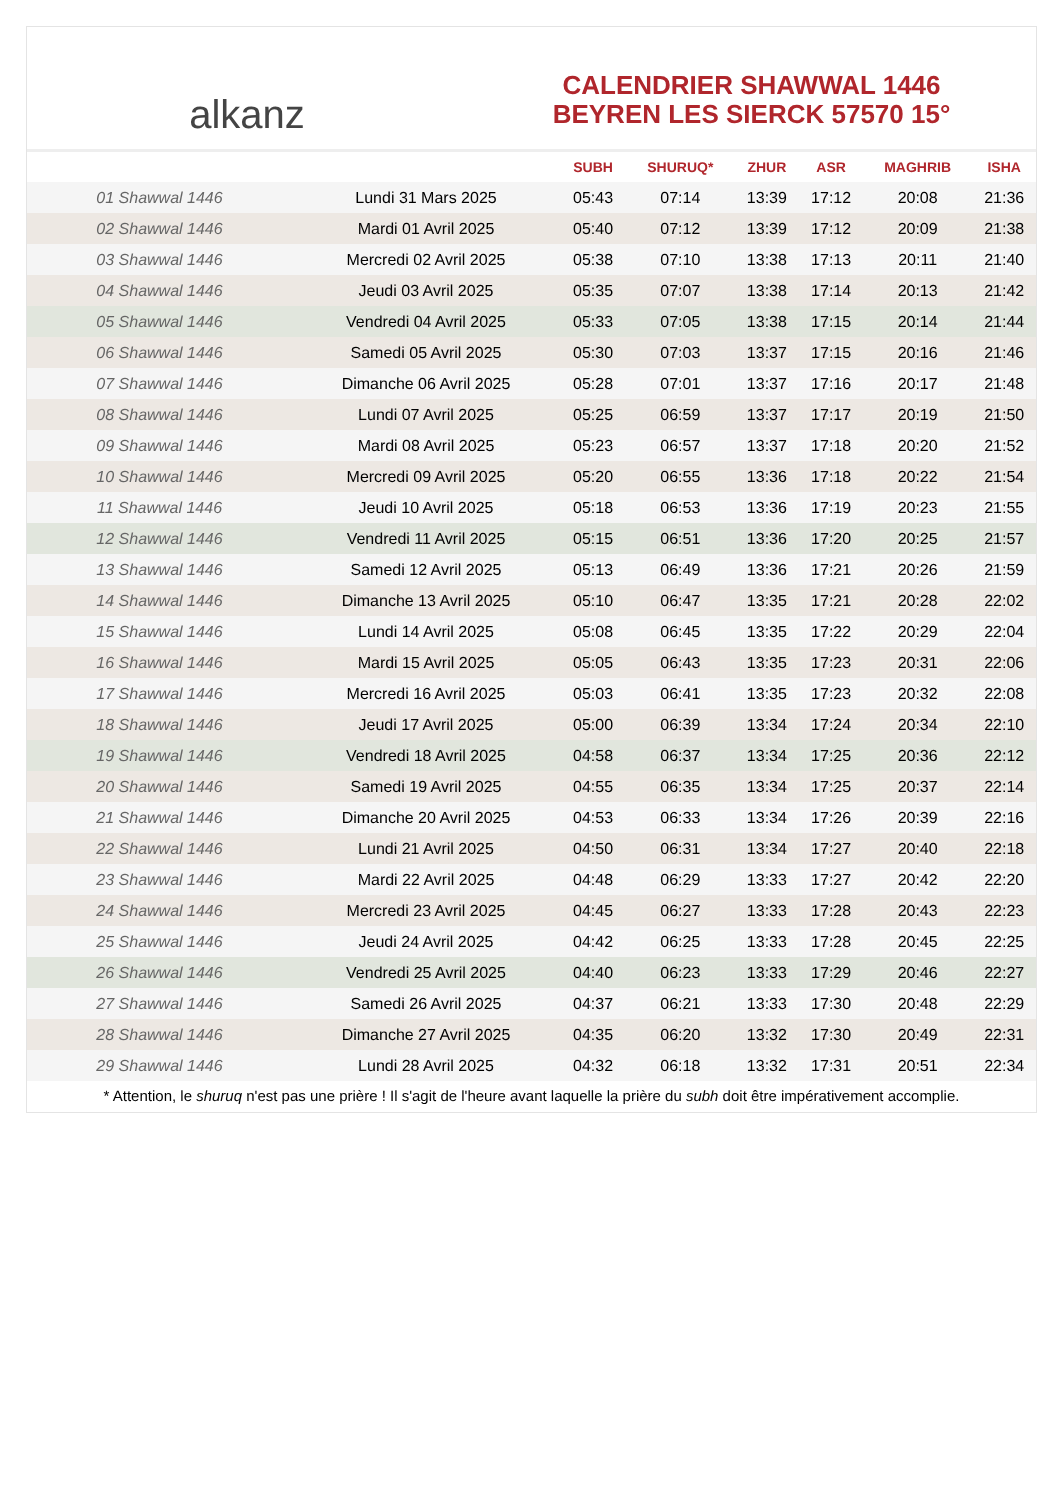alkanz
CALENDRIER SHAWWAL 1446
BEYREN LES SIERCK 57570 15°
| | | SUBH | SHURUQ* | ZHUR | ASR | MAGHRIB | ISHA |
| --- | --- | --- | --- | --- | --- | --- | --- |
| 01 Shawwal 1446 | Lundi 31 Mars 2025 | 05:43 | 07:14 | 13:39 | 17:12 | 20:08 | 21:36 |
| 02 Shawwal 1446 | Mardi 01 Avril 2025 | 05:40 | 07:12 | 13:39 | 17:12 | 20:09 | 21:38 |
| 03 Shawwal 1446 | Mercredi 02 Avril 2025 | 05:38 | 07:10 | 13:38 | 17:13 | 20:11 | 21:40 |
| 04 Shawwal 1446 | Jeudi 03 Avril 2025 | 05:35 | 07:07 | 13:38 | 17:14 | 20:13 | 21:42 |
| 05 Shawwal 1446 | Vendredi 04 Avril 2025 | 05:33 | 07:05 | 13:38 | 17:15 | 20:14 | 21:44 |
| 06 Shawwal 1446 | Samedi 05 Avril 2025 | 05:30 | 07:03 | 13:37 | 17:15 | 20:16 | 21:46 |
| 07 Shawwal 1446 | Dimanche 06 Avril 2025 | 05:28 | 07:01 | 13:37 | 17:16 | 20:17 | 21:48 |
| 08 Shawwal 1446 | Lundi 07 Avril 2025 | 05:25 | 06:59 | 13:37 | 17:17 | 20:19 | 21:50 |
| 09 Shawwal 1446 | Mardi 08 Avril 2025 | 05:23 | 06:57 | 13:37 | 17:18 | 20:20 | 21:52 |
| 10 Shawwal 1446 | Mercredi 09 Avril 2025 | 05:20 | 06:55 | 13:36 | 17:18 | 20:22 | 21:54 |
| 11 Shawwal 1446 | Jeudi 10 Avril 2025 | 05:18 | 06:53 | 13:36 | 17:19 | 20:23 | 21:55 |
| 12 Shawwal 1446 | Vendredi 11 Avril 2025 | 05:15 | 06:51 | 13:36 | 17:20 | 20:25 | 21:57 |
| 13 Shawwal 1446 | Samedi 12 Avril 2025 | 05:13 | 06:49 | 13:36 | 17:21 | 20:26 | 21:59 |
| 14 Shawwal 1446 | Dimanche 13 Avril 2025 | 05:10 | 06:47 | 13:35 | 17:21 | 20:28 | 22:02 |
| 15 Shawwal 1446 | Lundi 14 Avril 2025 | 05:08 | 06:45 | 13:35 | 17:22 | 20:29 | 22:04 |
| 16 Shawwal 1446 | Mardi 15 Avril 2025 | 05:05 | 06:43 | 13:35 | 17:23 | 20:31 | 22:06 |
| 17 Shawwal 1446 | Mercredi 16 Avril 2025 | 05:03 | 06:41 | 13:35 | 17:23 | 20:32 | 22:08 |
| 18 Shawwal 1446 | Jeudi 17 Avril 2025 | 05:00 | 06:39 | 13:34 | 17:24 | 20:34 | 22:10 |
| 19 Shawwal 1446 | Vendredi 18 Avril 2025 | 04:58 | 06:37 | 13:34 | 17:25 | 20:36 | 22:12 |
| 20 Shawwal 1446 | Samedi 19 Avril 2025 | 04:55 | 06:35 | 13:34 | 17:25 | 20:37 | 22:14 |
| 21 Shawwal 1446 | Dimanche 20 Avril 2025 | 04:53 | 06:33 | 13:34 | 17:26 | 20:39 | 22:16 |
| 22 Shawwal 1446 | Lundi 21 Avril 2025 | 04:50 | 06:31 | 13:34 | 17:27 | 20:40 | 22:18 |
| 23 Shawwal 1446 | Mardi 22 Avril 2025 | 04:48 | 06:29 | 13:33 | 17:27 | 20:42 | 22:20 |
| 24 Shawwal 1446 | Mercredi 23 Avril 2025 | 04:45 | 06:27 | 13:33 | 17:28 | 20:43 | 22:23 |
| 25 Shawwal 1446 | Jeudi 24 Avril 2025 | 04:42 | 06:25 | 13:33 | 17:28 | 20:45 | 22:25 |
| 26 Shawwal 1446 | Vendredi 25 Avril 2025 | 04:40 | 06:23 | 13:33 | 17:29 | 20:46 | 22:27 |
| 27 Shawwal 1446 | Samedi 26 Avril 2025 | 04:37 | 06:21 | 13:33 | 17:30 | 20:48 | 22:29 |
| 28 Shawwal 1446 | Dimanche 27 Avril 2025 | 04:35 | 06:20 | 13:32 | 17:30 | 20:49 | 22:31 |
| 29 Shawwal 1446 | Lundi 28 Avril 2025 | 04:32 | 06:18 | 13:32 | 17:31 | 20:51 | 22:34 |
* Attention, le shuruq n'est pas une prière ! Il s'agit de l'heure avant laquelle la prière du subh doit être impérativement accomplie.